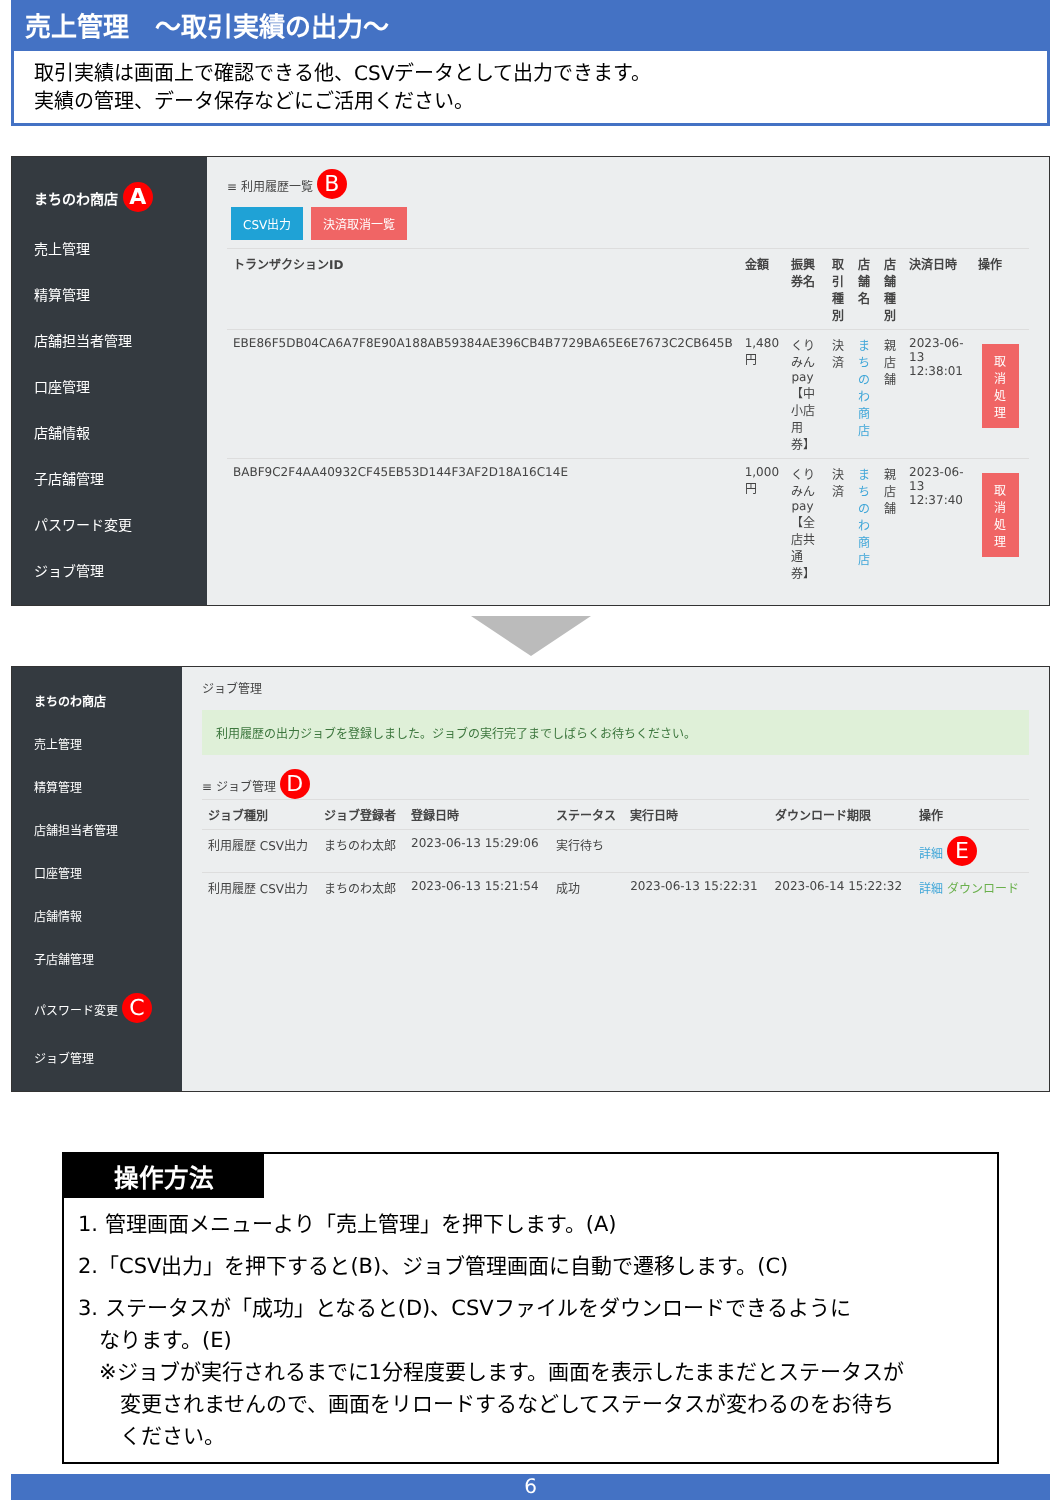売上管理　～取引実績の出力～
取引実績は画面上で確認できる他、CSVデータとして出力できます。
実績の管理、データ保存などにご活用ください。
まちのわ商店 A
売上管理
精算管理
店舗担当者管理
口座管理
店舗情報
子店舗管理
パスワード変更
ジョブ管理
≡ 利用履歴一覧 B
CSV出力 決済取消一覧
| トランザクションID | 金額 | 振興券名 | 取引種別 | 店舗名 | 店舗種別 | 決済日時 | 操作 |
| --- | --- | --- | --- | --- | --- | --- | --- |
| EBE86F5DB04CA6A7F8E90A188AB59384AE396CB4B7729BA65E6E7673C2CB645B | 1,480円 | くりみんpay【中小店用券】 | 決済 | まちのわ商店 | 親店舗 | 2023-06-13 12:38:01 | 取消処理 |
| BABF9C2F4AA40932CF45EB53D144F3AF2D18A16C14E | 1,000円 | くりみんpay【全店共通券】 | 決済 | まちのわ商店 | 親店舗 | 2023-06-13 12:37:40 | 取消処理 |
まちのわ商店
売上管理
精算管理
店舗担当者管理
口座管理
店舗情報
子店舗管理
パスワード変更 C
ジョブ管理
ジョブ管理
利用履歴の出力ジョブを登録しました。ジョブの実行完了までしばらくお待ちください。
≡ ジョブ管理 D
| ジョブ種別 | ジョブ登録者 | 登録日時 | ステータス | 実行日時 | ダウンロード期限 | 操作 |
| --- | --- | --- | --- | --- | --- | --- |
| 利用履歴 CSV出力 | まちのわ太郎 | 2023-06-13 15:29:06 | 実行待ち | | | 詳細 E |
| 利用履歴 CSV出力 | まちのわ太郎 | 2023-06-13 15:21:54 | 成功 | 2023-06-13 15:22:31 | 2023-06-14 15:22:32 | 詳細 ダウンロード |
操作方法
1. 管理画面メニューより「売上管理」を押下します。(A)
2.「CSV出力」を押下すると(B)、ジョブ管理画面に自動で遷移します。(C)
3. ステータスが「成功」となると(D)、CSVファイルをダウンロードできるように
　なります。(E)
　※ジョブが実行されるまでに1分程度要します。画面を表示したままだとステータスが
　　変更されませんので、画面をリロードするなどしてステータスが変わるのをお待ち
　　ください。
6